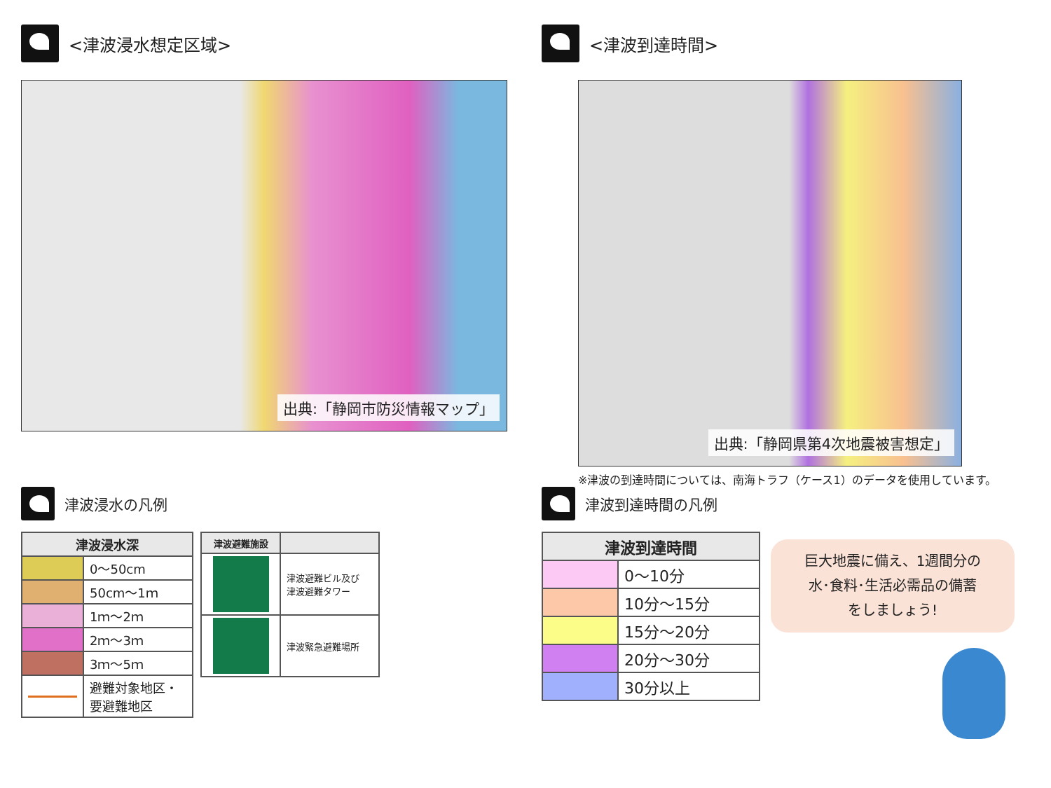<津波浸水想定区域>
出典:「静岡市防災情報マップ」
<津波到達時間>
出典:「静岡県第4次地震被害想定」
※津波の到達時間については、南海トラフ（ケース1）のデータを使用しています。
津波浸水の凡例
| 津波浸水深 | |
| --- | --- |
| | 0～50cm |
| | 50cm～1ｍ |
| | 1ｍ～2ｍ |
| | 2ｍ～3ｍ |
| | 3ｍ～5ｍ |
| | 避難対象地区・ 要避難地区 |
| 津波避難施設 | |
| --- | --- |
| | 津波避難ビル及び 津波避難タワー |
| | 津波緊急避難場所 |
津波到達時間の凡例
| 津波到達時間 | |
| --- | --- |
| | 0～10分 |
| | 10分～15分 |
| | 15分～20分 |
| | 20分～30分 |
| | 30分以上 |
巨大地震に備え、1週間分の
水･食料･生活必需品の備蓄
をしましょう!